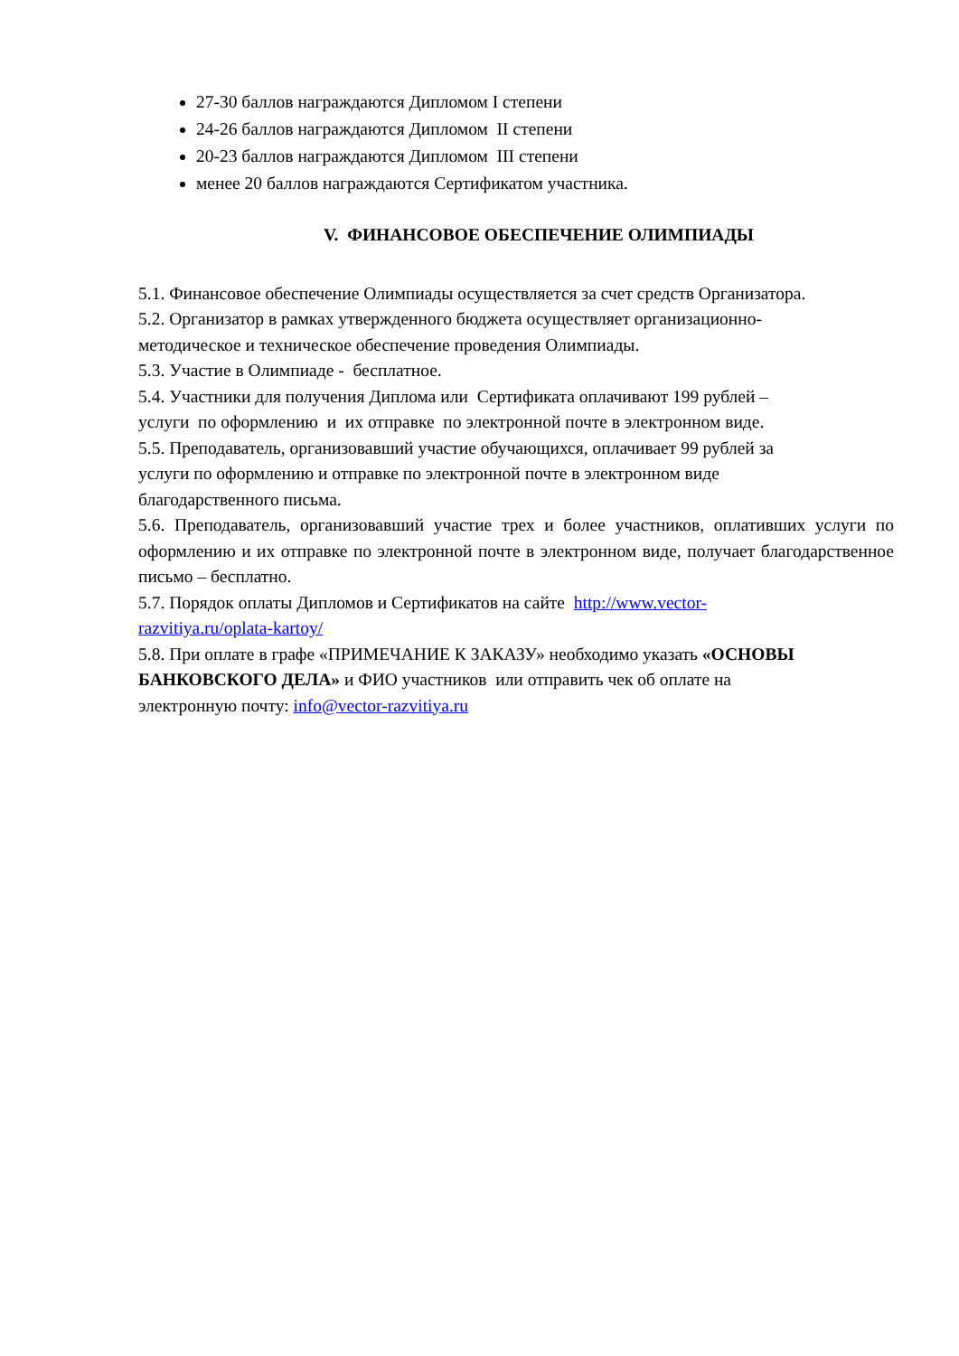27-30 баллов награждаются Дипломом I степени
24-26 баллов награждаются Дипломом II степени
20-23 баллов награждаются Дипломом III степени
менее 20 баллов награждаются Сертификатом участника.
V. ФИНАНСОВОЕ ОБЕСПЕЧЕНИЕ ОЛИМПИАДЫ
5.1. Финансовое обеспечение Олимпиады осуществляется за счет средств Организатора.
5.2. Организатор в рамках утвержденного бюджета осуществляет организационно-
методическое и техническое обеспечение проведения Олимпиады.
5.3. Участие в Олимпиаде - бесплатное.
5.4. Участники для получения Диплома или Сертификата оплачивают 199 рублей –
услуги по оформлению и их отправке по электронной почте в электронном виде.
5.5. Преподаватель, организовавший участие обучающихся, оплачивает 99 рублей за
услуги по оформлению и отправке по электронной почте в электронном виде
благодарственного письма.
5.6. Преподаватель, организовавший участие трех и более участников, оплативших услуги по оформлению и их отправке по электронной почте в электронном виде, получает благодарственное письмо – бесплатно.
5.7. Порядок оплаты Дипломов и Сертификатов на сайте http://www.vector-
razvitiya.ru/oplata-kartoy/
5.8. При оплате в графе «ПРИМЕЧАНИЕ К ЗАКАЗУ» необходимо указать «ОСНОВЫ
БАНКОВСКОГО ДЕЛА» и ФИО участников или отправить чек об оплате на
электронную почту: info@vector-razvitiya.ru